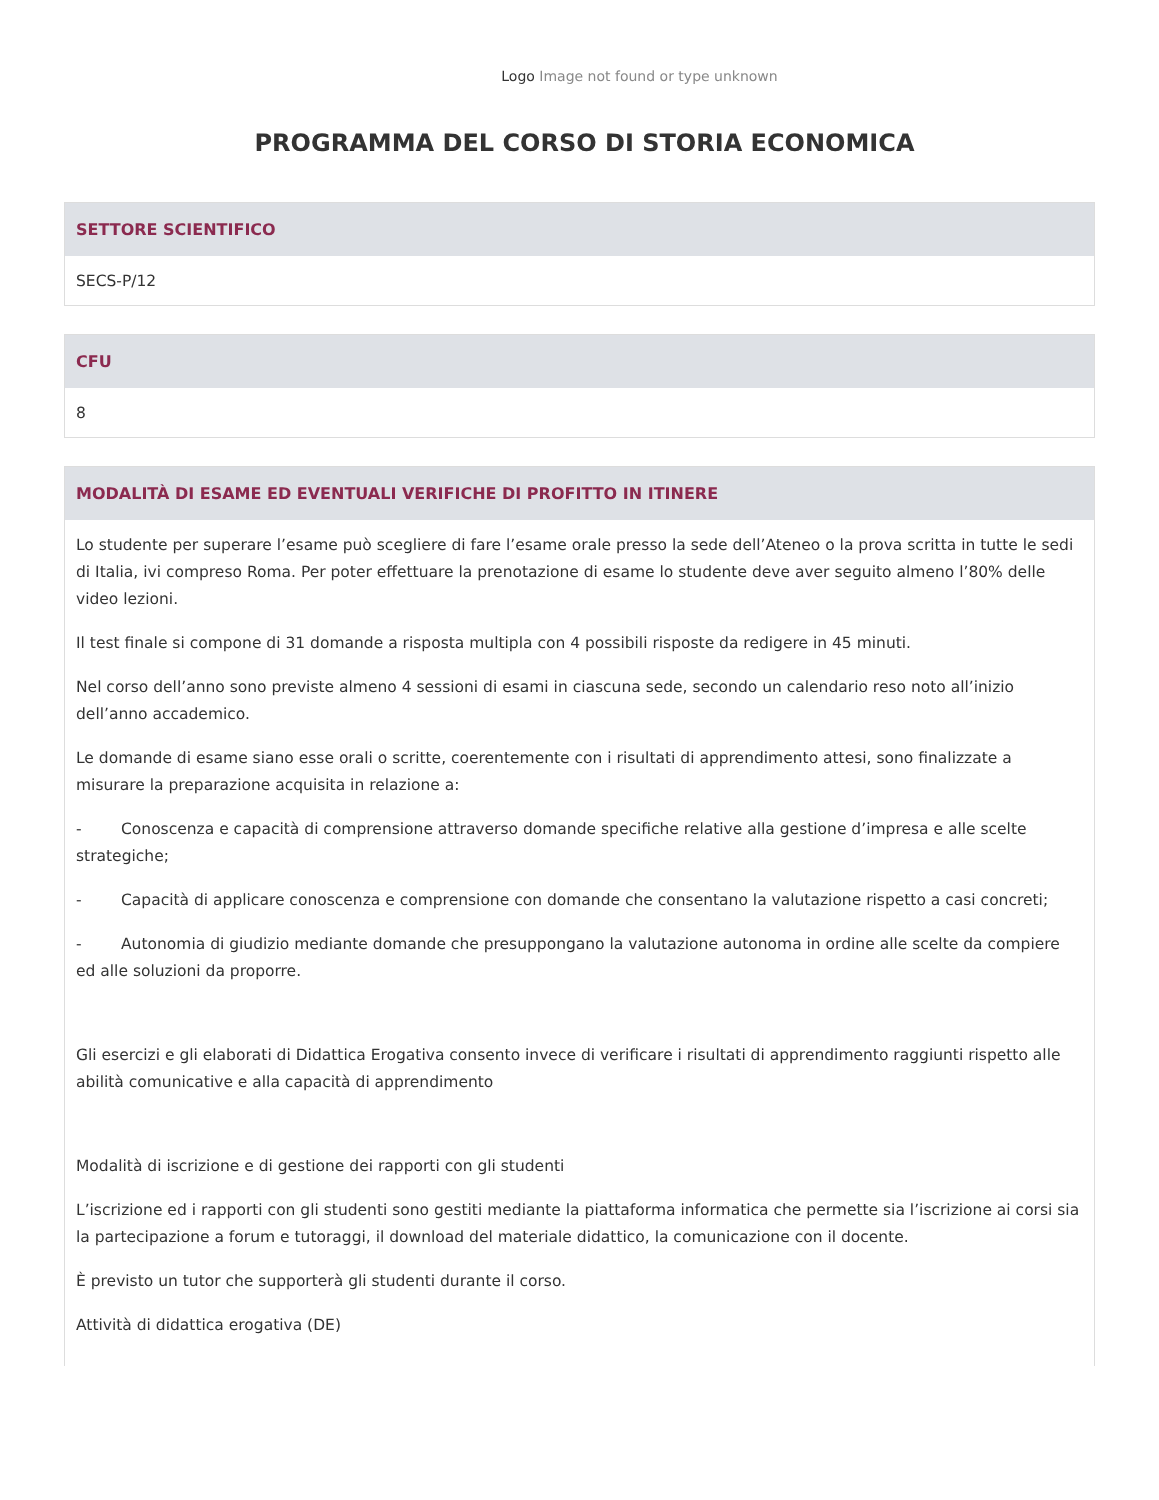Logo Image not found or type unknown
PROGRAMMA DEL CORSO DI STORIA ECONOMICA
SETTORE SCIENTIFICO
SECS-P/12
CFU
8
MODALITÀ DI ESAME ED EVENTUALI VERIFICHE DI PROFITTO IN ITINERE
Lo studente per superare l’esame può scegliere di fare l’esame orale presso la sede dell’Ateneo o la prova scritta in tutte le sedi di Italia, ivi compreso Roma. Per poter effettuare la prenotazione di esame lo studente deve aver seguito almeno l’80% delle video lezioni.
Il test finale si compone di 31 domande a risposta multipla con 4 possibili risposte da redigere in 45 minuti.
Nel corso dell’anno sono previste almeno 4 sessioni di esami in ciascuna sede, secondo un calendario reso noto all’inizio dell’anno accademico.
Le domande di esame siano esse orali o scritte, coerentemente con i risultati di apprendimento attesi, sono finalizzate a misurare la preparazione acquisita in relazione a:
- Conoscenza e capacità di comprensione attraverso domande specifiche relative alla gestione d’impresa e alle scelte strategiche;
- Capacità di applicare conoscenza e comprensione con domande che consentano la valutazione rispetto a casi concreti;
- Autonomia di giudizio mediante domande che presuppongano la valutazione autonoma in ordine alle scelte da compiere ed alle soluzioni da proporre.
Gli esercizi e gli elaborati di Didattica Erogativa consento invece di verificare i risultati di apprendimento raggiunti rispetto alle abilità comunicative e alla capacità di apprendimento
Modalità di iscrizione e di gestione dei rapporti con gli studenti
L’iscrizione ed i rapporti con gli studenti sono gestiti mediante la piattaforma informatica che permette sia l’iscrizione ai corsi sia la partecipazione a forum e tutoraggi, il download del materiale didattico, la comunicazione con il docente.
È previsto un tutor che supporterà gli studenti durante il corso.
Attività di didattica erogativa (DE)